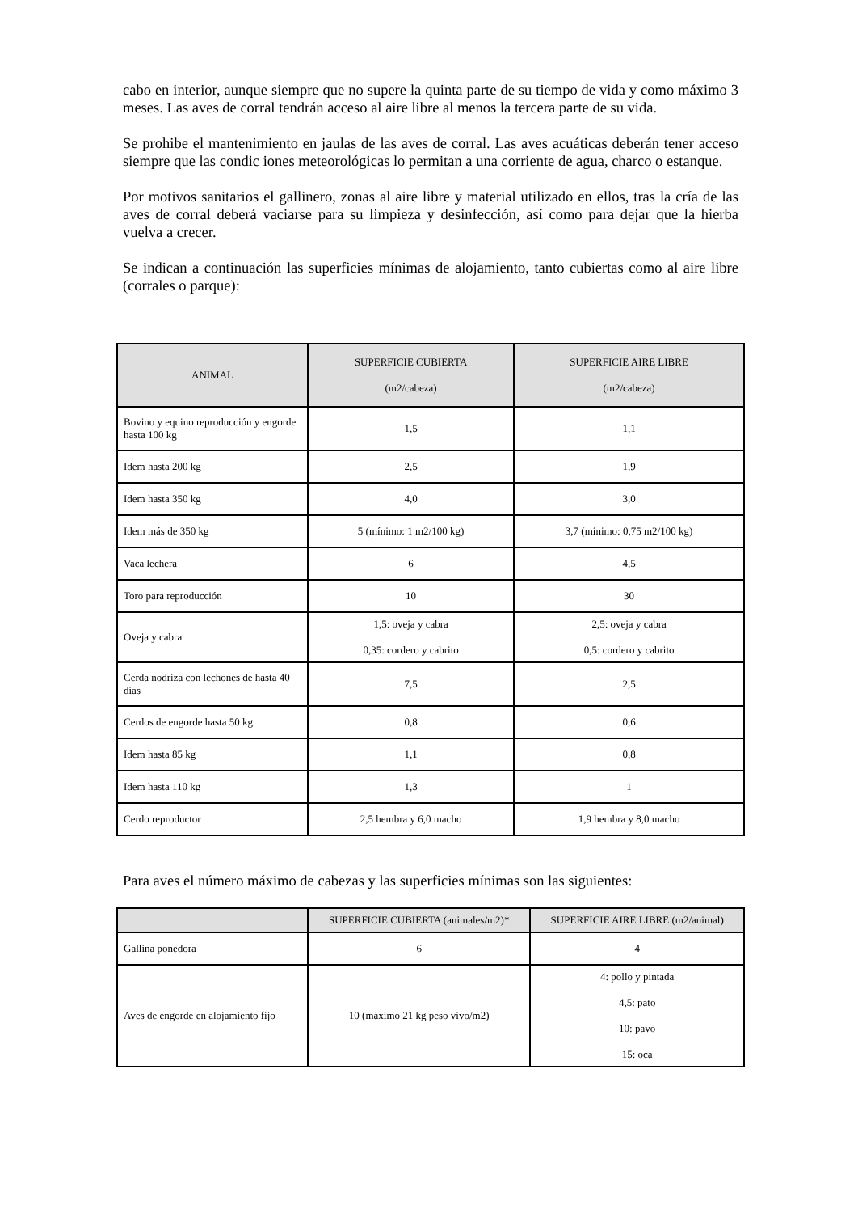cabo en interior, aunque siempre que no supere la quinta parte de su tiempo de vida y como máximo 3 meses. Las aves de corral tendrán acceso al aire libre al menos la tercera parte de su vida.
Se prohibe el mantenimiento en jaulas de las aves de corral. Las aves acuáticas deberán tener acceso siempre que las condic iones meteorológicas lo permitan a una corriente de agua, charco o estanque.
Por motivos sanitarios el gallinero, zonas al aire libre y material utilizado en ellos, tras la cría de las aves de corral deberá vaciarse para su limpieza y desinfección, así como para dejar que la hierba vuelva a crecer.
Se indican a continuación las superficies mínimas de alojamiento, tanto cubiertas como al aire libre (corrales o parque):
| ANIMAL | SUPERFICIE CUBIERTA (m2/cabeza) | SUPERFICIE AIRE LIBRE (m2/cabeza) |
| --- | --- | --- |
| Bovino y equino reproducción y engorde hasta 100 kg | 1,5 | 1,1 |
| Idem hasta 200 kg | 2,5 | 1,9 |
| Idem hasta 350 kg | 4,0 | 3,0 |
| Idem más de 350 kg | 5 (mínimo: 1 m2/100 kg) | 3,7 (mínimo: 0,75 m2/100 kg) |
| Vaca lechera | 6 | 4,5 |
| Toro para reproducción | 10 | 30 |
| Oveja y cabra | 1,5: oveja y cabra 0,35: cordero y cabrito | 2,5: oveja y cabra 0,5: cordero y cabrito |
| Cerda nodriza con lechones de hasta 40 días | 7,5 | 2,5 |
| Cerdos de engorde hasta 50 kg | 0,8 | 0,6 |
| Idem hasta 85 kg | 1,1 | 0,8 |
| Idem hasta 110 kg | 1,3 | 1 |
| Cerdo reproductor | 2,5 hembra y 6,0 macho | 1,9 hembra y 8,0 macho |
Para aves el número máximo de cabezas y las superficies mínimas son las siguientes:
| | SUPERFICIE CUBIERTA (animales/m2)* | SUPERFICIE AIRE LIBRE (m2/animal) |
| --- | --- | --- |
| Gallina ponedora | 6 | 4 |
| Aves de engorde en alojamiento fijo | 10 (máximo 21 kg peso vivo/m2) | 4: pollo y pintada 4,5: pato 10: pavo 15: oca |